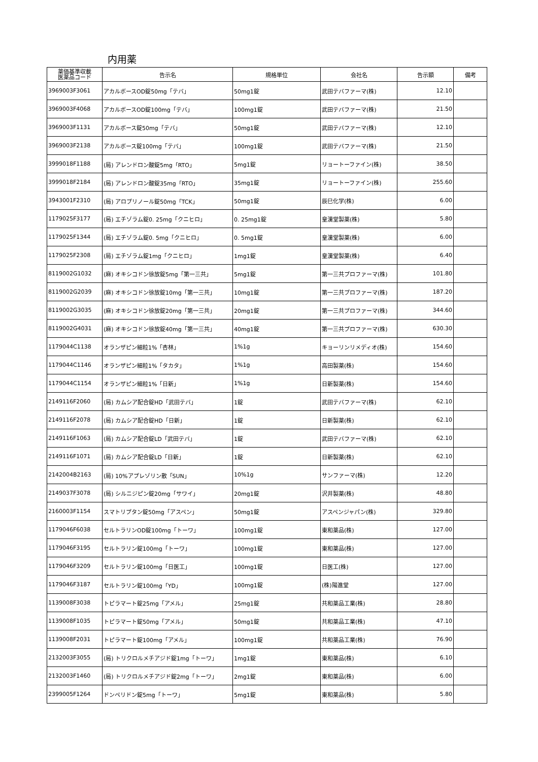内用薬
| 薬価基準収載 医薬品コード | 告示名 | 規格単位 | 会社名 | 告示額 | 備考 |
| --- | --- | --- | --- | --- | --- |
| 3969003F3061 | アカルボースOD錠50mg「テバ」 | 50mg1錠 | 武田テバファーマ(株) | 12.10 | |
| 3969003F4068 | アカルボースOD錠100mg「テバ」 | 100mg1錠 | 武田テバファーマ(株) | 21.50 | |
| 3969003F1131 | アカルボース錠50mg「テバ」 | 50mg1錠 | 武田テバファーマ(株) | 12.10 | |
| 3969003F2138 | アカルボース錠100mg「テバ」 | 100mg1錠 | 武田テバファーマ(株) | 21.50 | |
| 3999018F1188 | (局) アレンドロン酸錠5mg「RTO」 | 5mg1錠 | リョートーファイン(株) | 38.50 | |
| 3999018F2184 | (局) アレンドロン酸錠35mg「RTO」 | 35mg1錠 | リョートーファイン(株) | 255.60 | |
| 3943001F2310 | (局) アロプリノール錠50mg「TCK」 | 50mg1錠 | 辰巳化学(株) | 6.00 | |
| 1179025F3177 | (局) エチゾラム錠0. 25mg「クニヒロ」 | 0. 25mg1錠 | 皇漢堂製薬(株) | 5.80 | |
| 1179025F1344 | (局) エチゾラム錠0. 5mg「クニヒロ」 | 0. 5mg1錠 | 皇漢堂製薬(株) | 6.00 | |
| 1179025F2308 | (局) エチゾラム錠1mg「クニヒロ」 | 1mg1錠 | 皇漢堂製薬(株) | 6.40 | |
| 8119002G1032 | (麻) オキシコドン徐放錠5mg「第一三共」 | 5mg1錠 | 第一三共プロファーマ(株) | 101.80 | |
| 8119002G2039 | (麻) オキシコドン徐放錠10mg「第一三共」 | 10mg1錠 | 第一三共プロファーマ(株) | 187.20 | |
| 8119002G3035 | (麻) オキシコドン徐放錠20mg「第一三共」 | 20mg1錠 | 第一三共プロファーマ(株) | 344.60 | |
| 8119002G4031 | (麻) オキシコドン徐放錠40mg「第一三共」 | 40mg1錠 | 第一三共プロファーマ(株) | 630.30 | |
| 1179044C1138 | オランザピン細粒1%「杏林」 | 1%1g | キョーリンリメディオ(株) | 154.60 | |
| 1179044C1146 | オランザピン細粒1%「タカタ」 | 1%1g | 高田製薬(株) | 154.60 | |
| 1179044C1154 | オランザピン細粒1%「日新」 | 1%1g | 日新製薬(株) | 154.60 | |
| 2149116F2060 | (局) カムシア配合錠HD「武田テバ」 | 1錠 | 武田テバファーマ(株) | 62.10 | |
| 2149116F2078 | (局) カムシア配合錠HD「日新」 | 1錠 | 日新製薬(株) | 62.10 | |
| 2149116F1063 | (局) カムシア配合錠LD「武田テバ」 | 1錠 | 武田テバファーマ(株) | 62.10 | |
| 2149116F1071 | (局) カムシア配合錠LD「日新」 | 1錠 | 日新製薬(株) | 62.10 | |
| 2142004B2163 | (局) 10%アプレゾリン散「SUN」 | 10%1g | サンファーマ(株) | 12.20 | |
| 2149037F3078 | (局) シルニジピン錠20mg「サワイ」 | 20mg1錠 | 沢井製薬(株) | 48.80 | |
| 2160003F1154 | スマトリプタン錠50mg「アスペン」 | 50mg1錠 | アスペンジャパン(株) | 329.80 | |
| 1179046F6038 | セルトラリンOD錠100mg「トーワ」 | 100mg1錠 | 東和薬品(株) | 127.00 | |
| 1179046F3195 | セルトラリン錠100mg「トーワ」 | 100mg1錠 | 東和薬品(株) | 127.00 | |
| 1179046F3209 | セルトラリン錠100mg「日医工」 | 100mg1錠 | 日医工(株) | 127.00 | |
| 1179046F3187 | セルトラリン錠100mg「YD」 | 100mg1錠 | (株)陽進堂 | 127.00 | |
| 1139008F3038 | トピラマート錠25mg「アメル」 | 25mg1錠 | 共和薬品工業(株) | 28.80 | |
| 1139008F1035 | トピラマート錠50mg「アメル」 | 50mg1錠 | 共和薬品工業(株) | 47.10 | |
| 1139008F2031 | トピラマート錠100mg「アメル」 | 100mg1錠 | 共和薬品工業(株) | 76.90 | |
| 2132003F3055 | (局) トリクロルメチアジド錠1mg「トーワ」 | 1mg1錠 | 東和薬品(株) | 6.10 | |
| 2132003F1460 | (局) トリクロルメチアジド錠2mg「トーワ」 | 2mg1錠 | 東和薬品(株) | 6.00 | |
| 2399005F1264 | ドンペリドン錠5mg「トーワ」 | 5mg1錠 | 東和薬品(株) | 5.80 | |